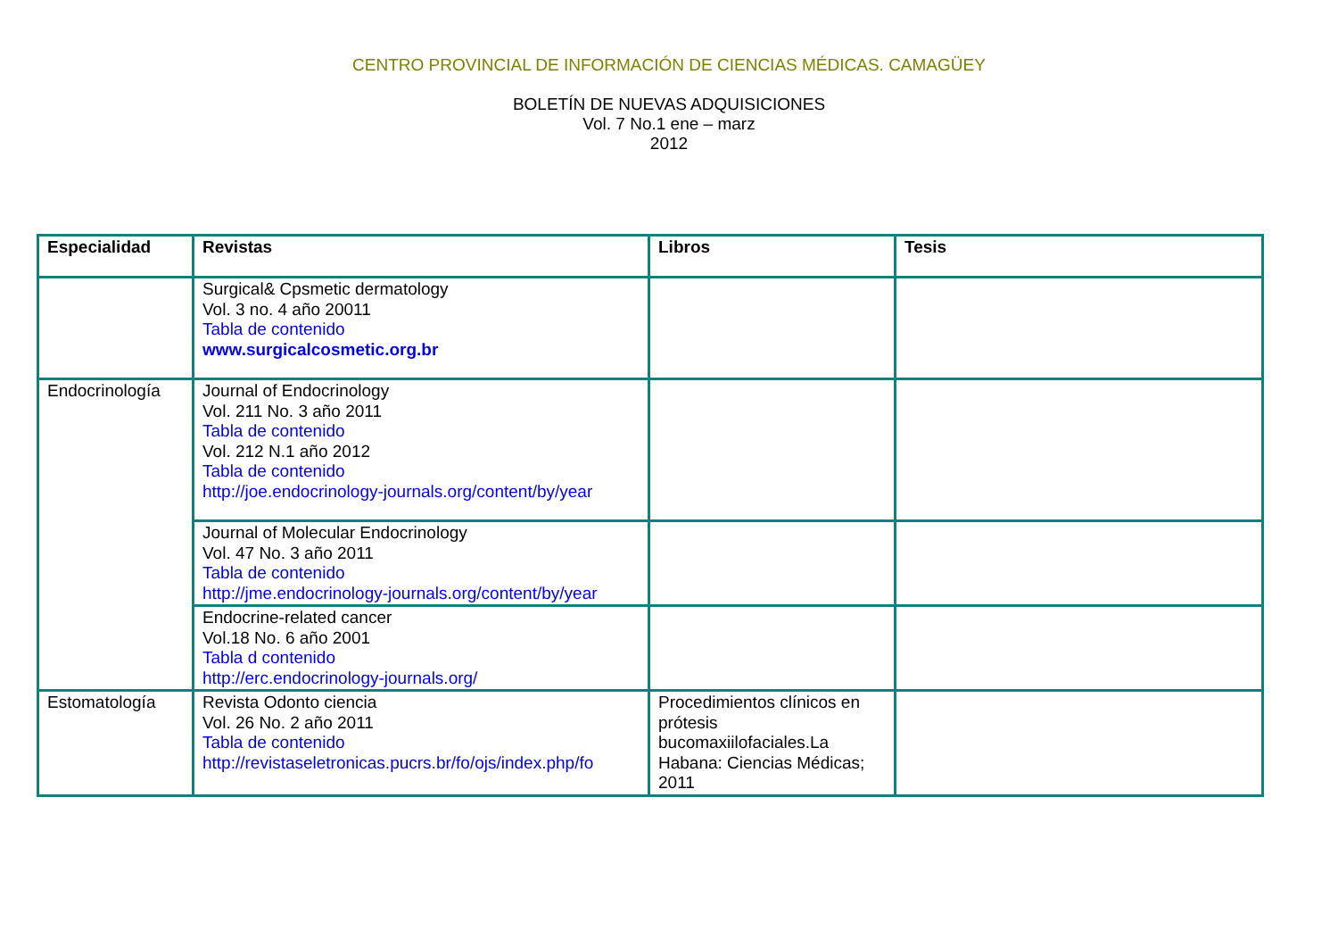CENTRO PROVINCIAL DE INFORMACIÓN DE CIENCIAS MÉDICAS. CAMAGÜEY
BOLETÍN DE NUEVAS ADQUISICIONES
Vol. 7 No.1 ene – marz
2012
| Especialidad | Revistas | Libros | Tesis |
| --- | --- | --- | --- |
| | Surgical& Cpsmetic dermatology Vol. 3 no. 4 año 20011 Tabla de contenido www.surgicalcosmetic.org.br | | |
| Endocrinología | Journal of Endocrinology Vol. 211 No. 3 año 2011 Tabla de contenido Vol. 212 N.1 año 2012 Tabla de contenido http://joe.endocrinology-journals.org/content/by/year | | |
| | Journal of Molecular Endocrinology Vol. 47 No. 3 año 2011 Tabla de contenido http://jme.endocrinology-journals.org/content/by/year | | |
| | Endocrine-related cancer Vol.18 No. 6 año 2001 Tabla d contenido http://erc.endocrinology-journals.org/ | | |
| Estomatología | Revista Odonto ciencia Vol. 26 No. 2 año 2011 Tabla de contenido http://revistaseletronicas.pucrs.br/fo/ojs/index.php/fo | Procedimientos clínicos en prótesis bucomaxiilofaciales.La Habana: Ciencias Médicas; 2011 | |